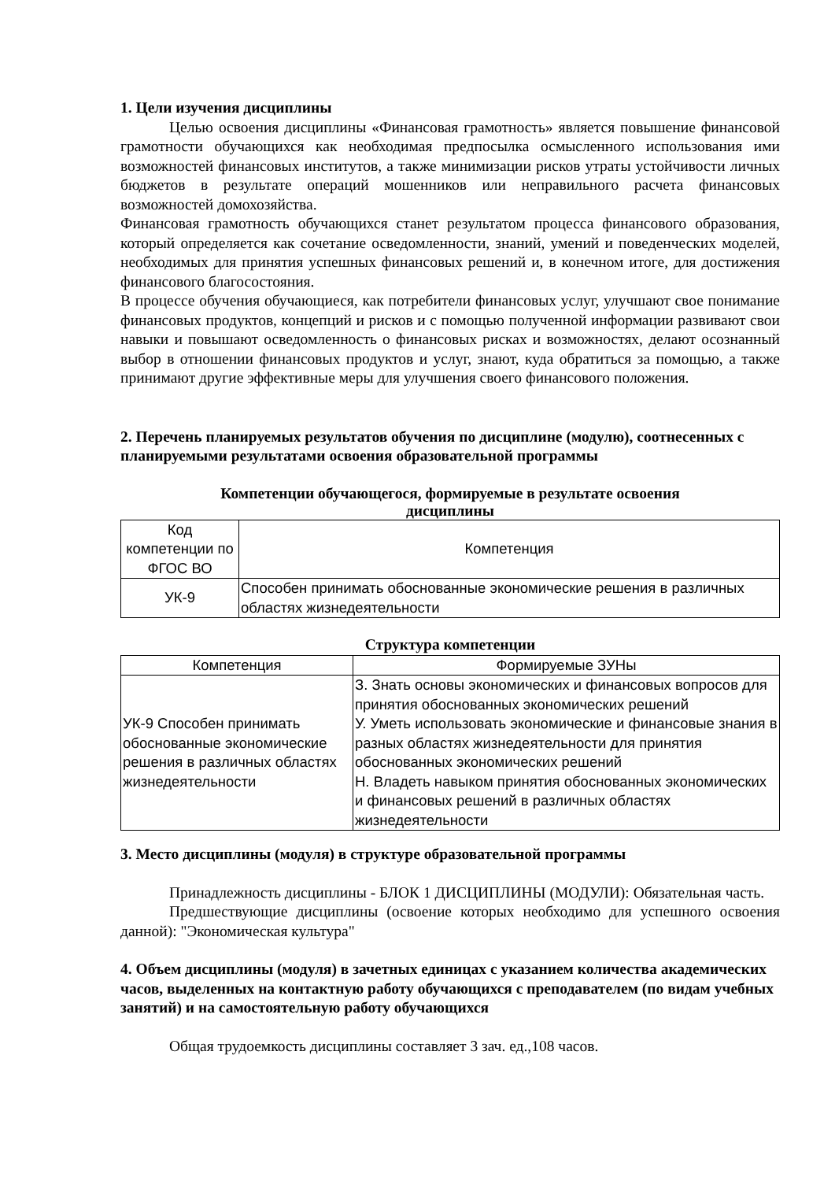1. Цели изучения дисциплины
Целью освоения дисциплины «Финансовая грамотность» является повышение финансовой грамотности обучающихся как необходимая предпосылка осмысленного использования ими возможностей финансовых институтов, а также минимизации рисков утраты устойчивости личных бюджетов в результате операций мошенников или неправильного расчета финансовых возможностей домохозяйства.
Финансовая грамотность обучающихся станет результатом процесса финансового образования, который определяется как сочетание осведомленности, знаний, умений и поведенческих моделей, необходимых для принятия успешных финансовых решений и, в конечном итоге, для достижения финансового благосостояния.
В процессе обучения обучающиеся, как потребители финансовых услуг, улучшают свое понимание финансовых продуктов, концепций и рисков и с помощью полученной информации развивают свои навыки и повышают осведомленность о финансовых рисках и возможностях, делают осознанный выбор в отношении финансовых продуктов и услуг, знают, куда обратиться за помощью, а также принимают другие эффективные меры для улучшения своего финансового положения.
2. Перечень планируемых результатов обучения по дисциплине (модулю), соотнесенных с планируемыми результатами освоения образовательной программы
Компетенции обучающегося, формируемые в результате освоения
дисциплины
| Код компетенции по ФГОС ВО | Компетенция |
| --- | --- |
| УК-9 | Способен принимать обоснованные экономические решения в различных областях жизнедеятельности |
Структура компетенции
| Компетенция | Формируемые ЗУНы |
| --- | --- |
| УК-9 Способен принимать обоснованные экономические решения в различных областях жизнедеятельности | З. Знать основы экономических и финансовых вопросов для принятия обоснованных экономических решений У. Уметь использовать экономические и финансовые знания в разных областях жизнедеятельности для принятия обоснованных экономических решений Н. Владеть навыком принятия обоснованных экономических и финансовых решений в различных областях жизнедеятельности |
3. Место дисциплины (модуля) в структуре образовательной программы
Принадлежность дисциплины - БЛОК 1 ДИСЦИПЛИНЫ (МОДУЛИ): Обязательная часть.
Предшествующие дисциплины (освоение которых необходимо для успешного освоения данной): "Экономическая культура"
4. Объем дисциплины (модуля) в зачетных единицах с указанием количества академических часов, выделенных на контактную работу обучающихся с преподавателем (по видам учебных занятий) и на самостоятельную работу обучающихся
Общая трудоемкость дисциплины составляет 3 зач. ед.,108 часов.